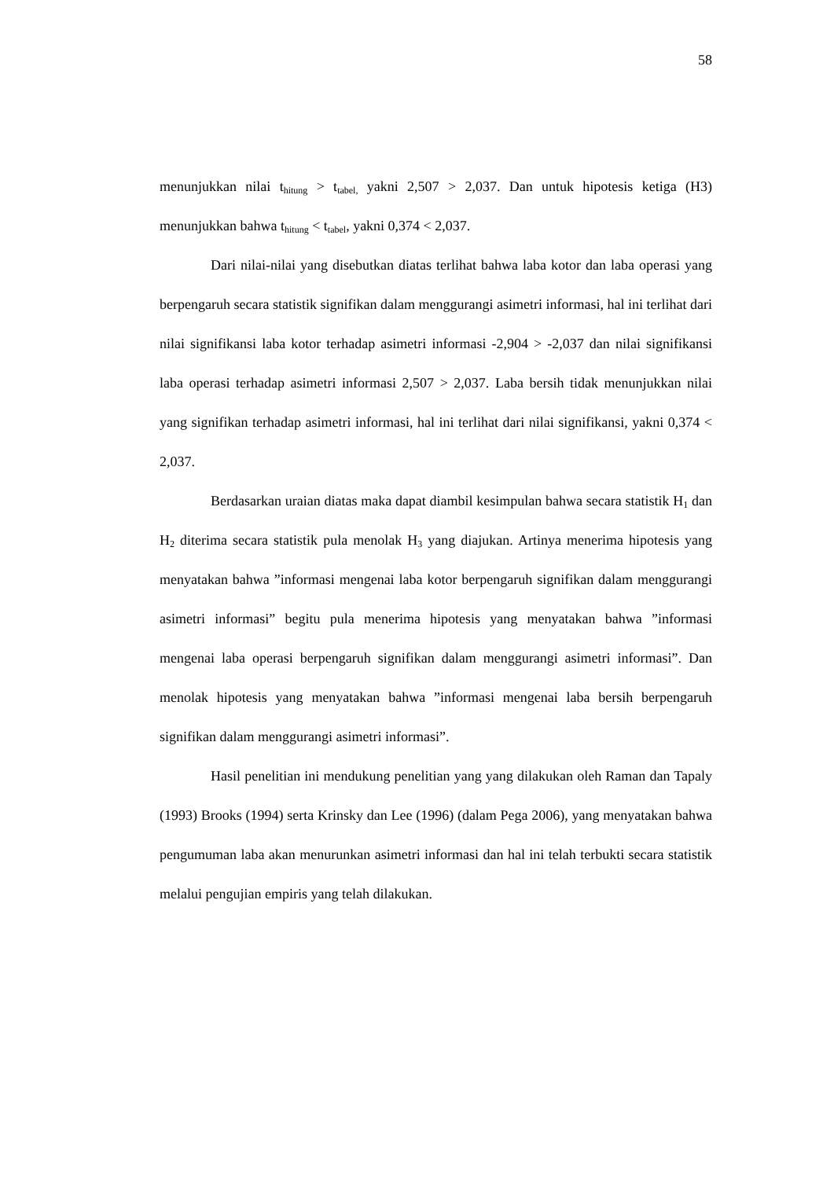58
menunjukkan nilai t<sub>hitung</sub> > t<sub>tabel,</sub> yakni 2,507 > 2,037. Dan untuk hipotesis ketiga (H3) menunjukkan bahwa t<sub>hitung</sub> < t<sub>tabel</sub>, yakni 0,374 < 2,037.
Dari nilai-nilai yang disebutkan diatas terlihat bahwa laba kotor dan laba operasi yang berpengaruh secara statistik signifikan dalam menggurangi asimetri informasi, hal ini terlihat dari nilai signifikansi laba kotor terhadap asimetri informasi -2,904 > -2,037 dan nilai signifikansi laba operasi terhadap asimetri informasi 2,507 > 2,037. Laba bersih tidak menunjukkan nilai yang signifikan terhadap asimetri informasi, hal ini terlihat dari nilai signifikansi, yakni 0,374 < 2,037.
Berdasarkan uraian diatas maka dapat diambil kesimpulan bahwa secara statistik H<sub>1</sub> dan H<sub>2</sub> diterima secara statistik pula menolak H<sub>3</sub> yang diajukan. Artinya menerima hipotesis yang menyatakan bahwa ”informasi mengenai laba kotor berpengaruh signifikan dalam menggurangi asimetri informasi” begitu pula menerima hipotesis yang menyatakan bahwa ”informasi mengenai laba operasi berpengaruh signifikan dalam menggurangi asimetri informasi”. Dan menolak hipotesis yang menyatakan bahwa ”informasi mengenai laba bersih berpengaruh signifikan dalam menggurangi asimetri informasi”.
Hasil penelitian ini mendukung penelitian yang yang dilakukan oleh Raman dan Tapaly (1993) Brooks (1994) serta Krinsky dan Lee (1996) (dalam Pega 2006), yang menyatakan bahwa pengumuman laba akan menurunkan asimetri informasi dan hal ini telah terbukti secara statistik melalui pengujian empiris yang telah dilakukan.